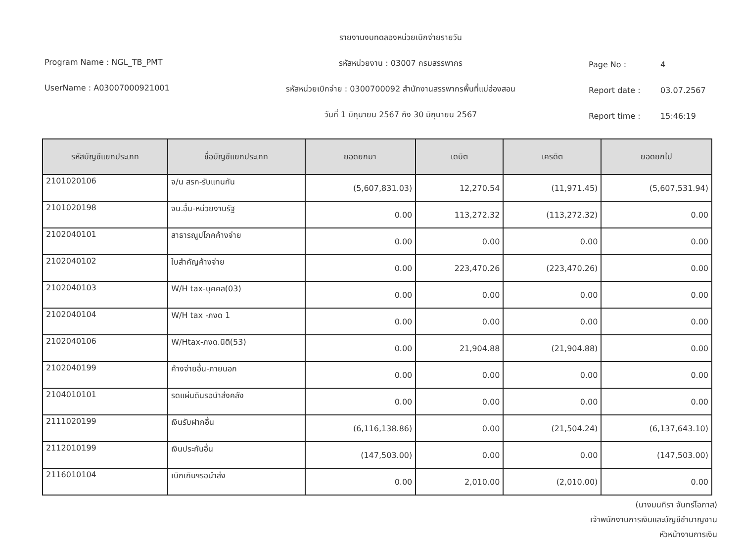Program Name : NGL_TB_PMT
UserName : A03007000921001
รายงานงบทดลองหน่วยเบิกจ่ายรายวัน
รหัสหน่วยงาน : 03007 กรมสรรพากร
รหัสหน่วยเบิกจ่าย : 0300700092 สำนักงานสรรพากรพื้นที่แม่ฮ่องสอน
วันที่ 1 มิถุนายน 2567 ถึง 30 มิถุนายน 2567
Page No : 4
Report date : 03.07.2567
Report time : 15:46:19
| รหัสบัญชีแยกประเภท | ชื่อบัญชีแยกประเภท | ยอดยกมา | เดบิต | เครดิต | ยอดยกไป |
| --- | --- | --- | --- | --- | --- |
| 2101020106 | จ/น สรก-รับแทนกัน | (5,607,831.03) | 12,270.54 | (11,971.45) | (5,607,531.94) |
| 2101020198 | จน.อื่น-หน่วยงานรัฐ | 0.00 | 113,272.32 | (113,272.32) | 0.00 |
| 2102040101 | สาธารณูปโภคค้างจ่าย | 0.00 | 0.00 | 0.00 | 0.00 |
| 2102040102 | ใบสำคัญค้างจ่าย | 0.00 | 223,470.26 | (223,470.26) | 0.00 |
| 2102040103 | W/H tax-บุคคล(03) | 0.00 | 0.00 | 0.00 | 0.00 |
| 2102040104 | W/H tax -ภงด 1 | 0.00 | 0.00 | 0.00 | 0.00 |
| 2102040106 | W/Htax-ภงด.นิติ(53) | 0.00 | 21,904.88 | (21,904.88) | 0.00 |
| 2102040199 | ค้างจ่ายอื่น-ภายนอก | 0.00 | 0.00 | 0.00 | 0.00 |
| 2104010101 | รดแผ่นดินรอนำส่งคลัง | 0.00 | 0.00 | 0.00 | 0.00 |
| 2111020199 | เงินรับฝากอื่น | (6,116,138.86) | 0.00 | (21,504.24) | (6,137,643.10) |
| 2112010199 | เงินประกันอื่น | (147,503.00) | 0.00 | 0.00 | (147,503.00) |
| 2116010104 | เบิกเกินฯรอนำส่ง | 0.00 | 2,010.00 | (2,010.00) | 0.00 |
(นางมนทิรา จันทร์โอภาส)
เจ้าพนักงานการเงินและบัญชีชำนาญงาน
หัวหน้างานการเงิน